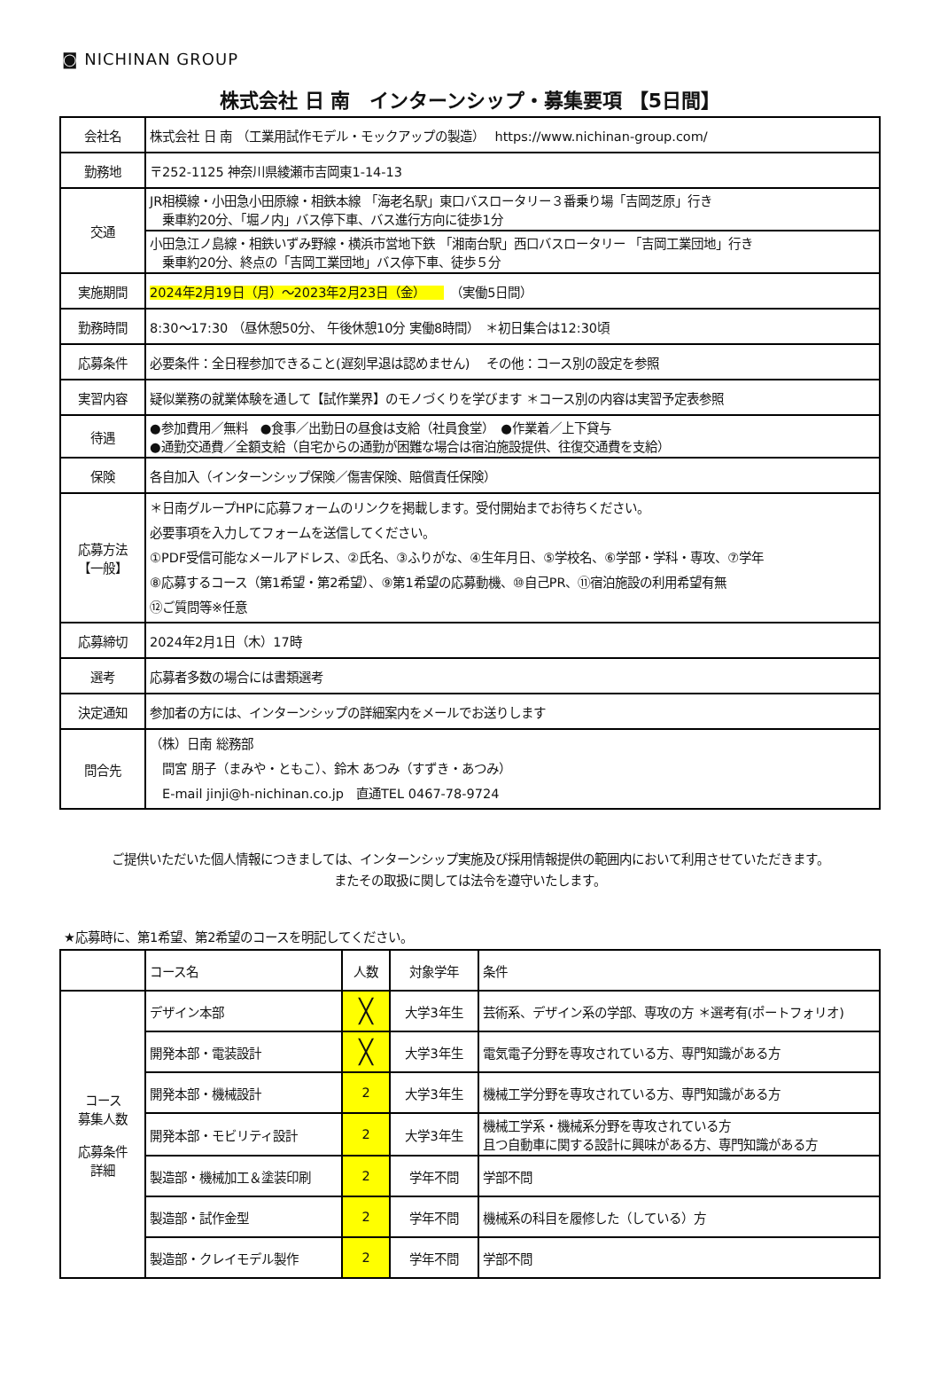◙ NICHINAN GROUP
株式会社 日 南　インターンシップ・募集要項 【5日間】
| 会社名 | 株式会社 日 南 （工業用試作モデル・モックアップの製造） https://www.nichinan-group.com/ |
| 勤務地 | 〒252-1125 神奈川県綾瀬市吉岡東1-14-13 |
| 交通 | JR相模線・小田急小田原線・相鉄本線 「海老名駅」東口バスロータリー３番乗り場「吉岡芝原」行き 乗車約20分、「堀ノ内」バス停下車、バス進行方向に徒歩1分 |
| | 小田急江ノ島線・相鉄いずみ野線・横浜市営地下鉄 「湘南台駅」西口バスロータリー 「吉岡工業団地」行き 乗車約20分、終点の「吉岡工業団地」バス停下車、徒歩５分 |
| 実施期間 | 2024年2月19日（月）～2023年2月23日（金） （実働5日間） |
| 勤務時間 | 8:30～17:30 （昼休憩50分、 午後休憩10分 実働8時間） ＊初日集合は12:30頃 |
| 応募条件 | 必要条件：全日程参加できること(遅刻早退は認めません) その他：コース別の設定を参照 |
| 実習内容 | 疑似業務の就業体験を通して【試作業界】のモノづくりを学びます ＊コース別の内容は実習予定表参照 |
| 待遇 | ●参加費用／無料 ●食事／出勤日の昼食は支給（社員食堂） ●作業着／上下貸与 ●通勤交通費／全額支給（自宅からの通勤が困難な場合は宿泊施設提供、往復交通費を支給） |
| 保険 | 各自加入（インターンシップ保険／傷害保険、賠償責任保険） |
| 応募方法 【一般】 | ＊日南グループHPに応募フォームのリンクを掲載します。受付開始までお待ちください。 必要事項を入力してフォームを送信してください。 ①PDF受信可能なメールアドレス、②氏名、③ふりがな、④生年月日、⑤学校名、⑥学部・学科・専攻、⑦学年 ⑧応募するコース（第1希望・第2希望）、⑨第1希望の応募動機、⑩自己PR、⑪宿泊施設の利用希望有無 ⑫ご質問等※任意 |
| 応募締切 | 2024年2月1日（木）17時 |
| 選考 | 応募者多数の場合には書類選考 |
| 決定通知 | 参加者の方には、インターンシップの詳細案内をメールでお送りします |
| 問合先 | （株）日南 総務部 間宮 朋子（まみや・ともこ）、鈴木 あつみ（すずき・あつみ） E-mail jinji@h-nichinan.co.jp 直通TEL 0467-78-9724 |
ご提供いただいた個人情報につきましては、インターンシップ実施及び採用情報提供の範囲内において利用させていただきます。
またその取扱に関しては法令を遵守いたします。
★応募時に、第1希望、第2希望のコースを明記してください。
| | コース名 | 人数 | 対象学年 | 条件 |
| コース 募集人数 応募条件 詳細 | デザイン本部 | ╳ | 大学3年生 | 芸術系、デザイン系の学部、専攻の方 ＊選考有(ポートフォリオ) |
| | 開発本部・電装設計 | ╳ | 大学3年生 | 電気電子分野を専攻されている方、専門知識がある方 |
| | 開発本部・機械設計 | 2 | 大学3年生 | 機械工学分野を専攻されている方、専門知識がある方 |
| | 開発本部・モビリティ設計 | 2 | 大学3年生 | 機械工学系・機械系分野を専攻されている方 且つ自動車に関する設計に興味がある方、専門知識がある方 |
| | 製造部・機械加工＆塗装印刷 | 2 | 学年不問 | 学部不問 |
| | 製造部・試作金型 | 2 | 学年不問 | 機械系の科目を履修した（している）方 |
| | 製造部・クレイモデル製作 | 2 | 学年不問 | 学部不問 |